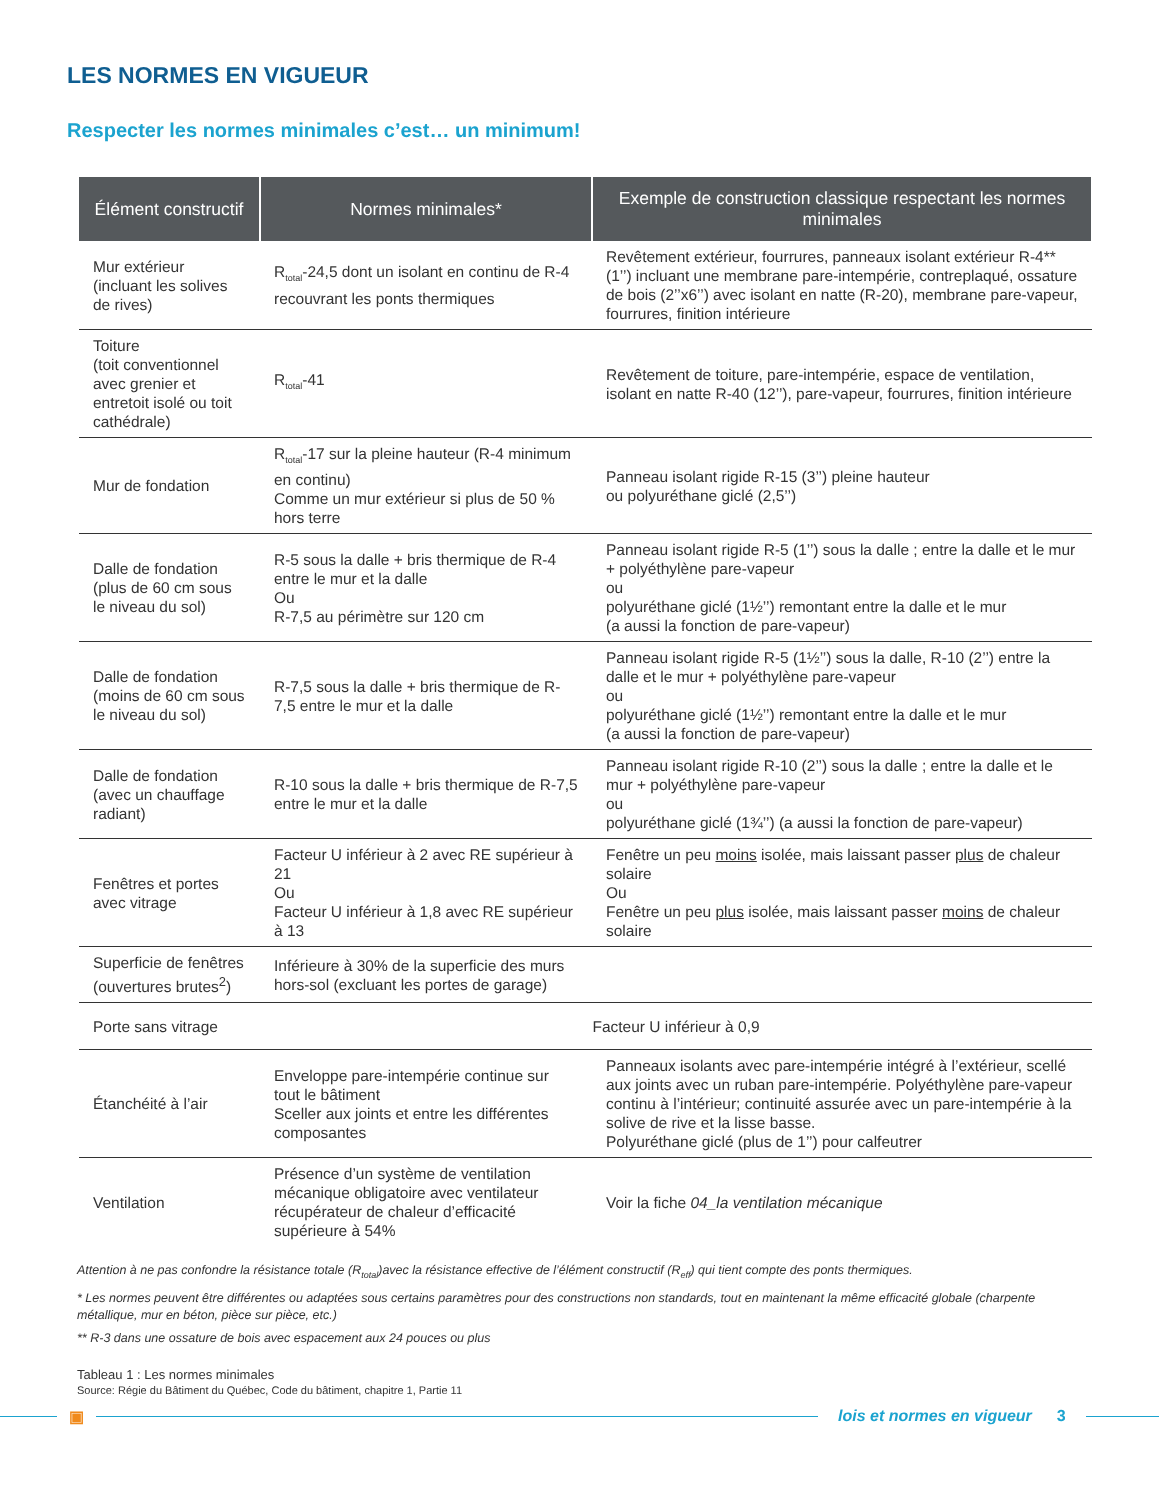LES NORMES EN VIGUEUR
Respecter les normes minimales c’est… un minimum!
| Élément constructif | Normes minimales* | Exemple de construction classique respectant les normes minimales |
| --- | --- | --- |
| Mur extérieur (incluant les solives de rives) | R<sub>total</sub>-24,5 dont un isolant en continu de R-4 recouvrant les ponts thermiques | Revêtement extérieur, fourrures, panneaux isolant extérieur R-4** (1’’) incluant une membrane pare-intempérie, contreplaqué, ossature de bois (2’’x6’’) avec isolant en natte (R-20), membrane pare-vapeur, fourrures, finition intérieure |
| Toiture (toit conventionnel avec grenier et entretoit isolé ou toit cathédrale) | R<sub>total</sub>-41 | Revêtement de toiture, pare-intempérie, espace de ventilation, isolant en natte R-40 (12’’), pare-vapeur, fourrures, finition intérieure |
| Mur de fondation | R<sub>total</sub>-17 sur la pleine hauteur (R-4 minimum en continu) Comme un mur extérieur si plus de 50 % hors terre | Panneau isolant rigide R-15 (3’’) pleine hauteur ou polyuréthane giclé (2,5’’) |
| Dalle de fondation (plus de 60 cm sous le niveau du sol) | R-5 sous la dalle + bris thermique de R-4 entre le mur et la dalle Ou R-7,5 au périmètre sur 120 cm | Panneau isolant rigide R-5 (1’’) sous la dalle ; entre la dalle et le mur + polyéthylène pare-vapeur ou polyuréthane giclé (1½’’) remontant entre la dalle et le mur (a aussi la fonction de pare-vapeur) |
| Dalle de fondation (moins de 60 cm sous le niveau du sol) | R-7,5 sous la dalle + bris thermique de R-7,5 entre le mur et la dalle | Panneau isolant rigide R-5 (1½’’) sous la dalle, R-10 (2’’) entre la dalle et le mur + polyéthylène pare-vapeur ou polyuréthane giclé (1½’’) remontant entre la dalle et le mur (a aussi la fonction de pare-vapeur) |
| Dalle de fondation (avec un chauffage radiant) | R-10 sous la dalle + bris thermique de R-7,5 entre le mur et la dalle | Panneau isolant rigide R-10 (2’’) sous la dalle ; entre la dalle et le mur + polyéthylène pare-vapeur ou polyuréthane giclé (1¾’’) (a aussi la fonction de pare-vapeur) |
| Fenêtres et portes avec vitrage | Facteur U inférieur à 2 avec RE supérieur à 21 Ou Facteur U inférieur à 1,8 avec RE supérieur à 13 | Fenêtre un peu moins isolée, mais laissant passer plus de chaleur solaire Ou Fenêtre un peu plus isolée, mais laissant passer moins de chaleur solaire |
| Superficie de fenêtres (ouvertures brutes<sup>2</sup>) | Inférieure à 30% de la superficie des murs hors-sol (excluant les portes de garage) | |
| Porte sans vitrage | Facteur U inférieur à 0,9 | |
| Étanchéité à l’air | Enveloppe pare-intempérie continue sur tout le bâtiment Sceller aux joints et entre les différentes composantes | Panneaux isolants avec pare-intempérie intégré à l’extérieur, scellé aux joints avec un ruban pare-intempérie. Polyéthylène pare-vapeur continu à l’intérieur; continuité assurée avec un pare-intempérie à la solive de rive et la lisse basse. Polyuréthane giclé (plus de 1’’) pour calfeutrer |
| Ventilation | Présence d’un système de ventilation mécanique obligatoire avec ventilateur récupérateur de chaleur d’efficacité supérieure à 54% | Voir la fiche 04_la ventilation mécanique |
Attention à ne pas confondre la résistance totale (R<sub>total</sub>)avec la résistance effective de l’élément constructif (R<sub>eff</sub>) qui tient compte des ponts thermiques.
* Les normes peuvent être différentes ou adaptées sous certains paramètres pour des constructions non standards, tout en maintenant la même efficacité globale (charpente métallique, mur en béton, pièce sur pièce, etc.)
** R-3 dans une ossature de bois avec espacement aux 24 pouces ou plus
Tableau 1 : Les normes minimales
Source: Régie du Bâtiment du Québec, Code du bâtiment, chapitre 1, Partie 11
▣ lois et normes en vigueur 3